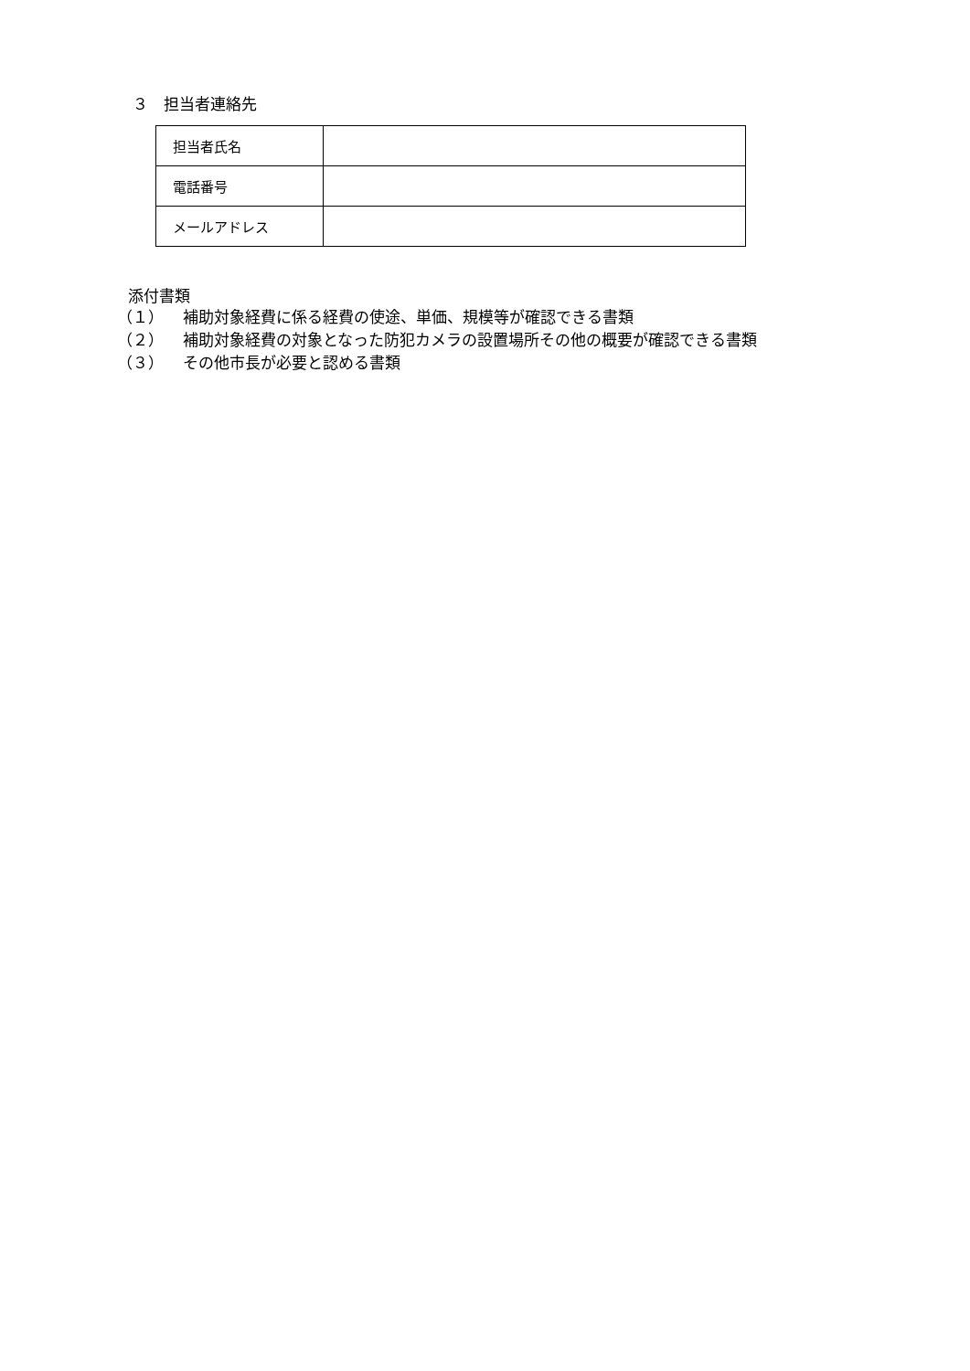３　担当者連絡先
| 担当者氏名 | |
| 電話番号 | |
| メールアドレス | |
添付書類
（１） 補助対象経費に係る経費の使途、単価、規模等が確認できる書類
（２） 補助対象経費の対象となった防犯カメラの設置場所その他の概要が確認できる書類
（３） その他市長が必要と認める書類